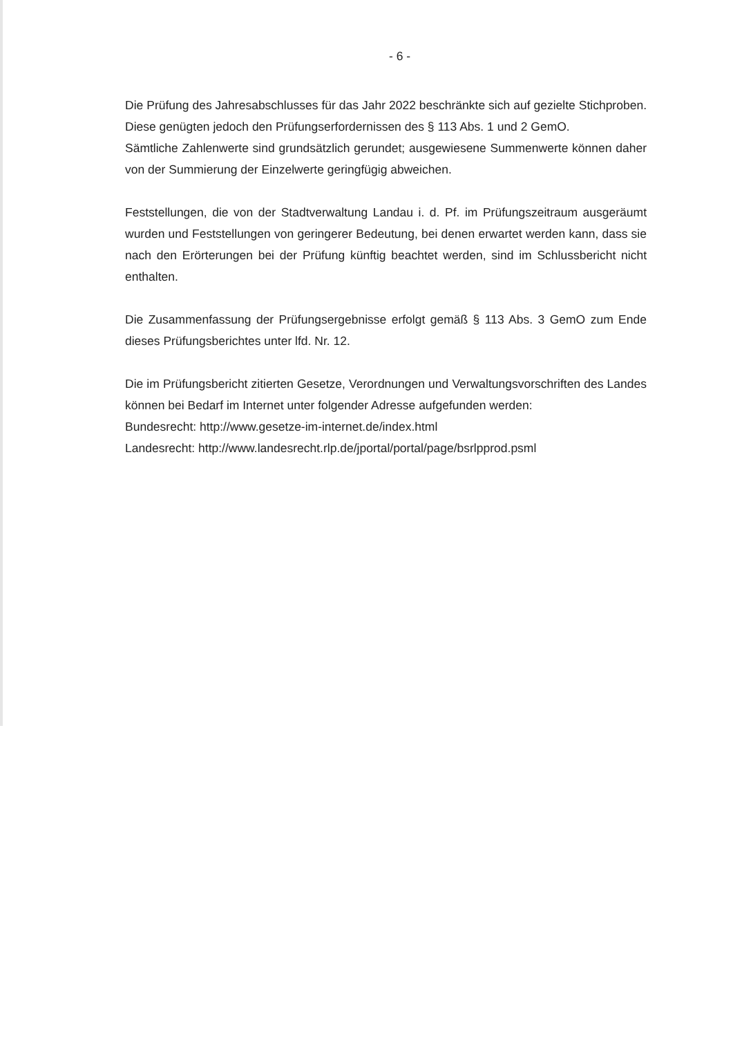- 6 -
Die Prüfung des Jahresabschlusses für das Jahr 2022 beschränkte sich auf gezielte Stichproben. Diese genügten jedoch den Prüfungserfordernissen des § 113 Abs. 1 und 2 GemO.
Sämtliche Zahlenwerte sind grundsätzlich gerundet; ausgewiesene Summenwerte können daher von der Summierung der Einzelwerte geringfügig abweichen.
Feststellungen, die von der Stadtverwaltung Landau i. d. Pf. im Prüfungszeitraum ausgeräumt wurden und Feststellungen von geringerer Bedeutung, bei denen erwartet werden kann, dass sie nach den Erörterungen bei der Prüfung künftig beachtet werden, sind im Schlussbericht nicht enthalten.
Die Zusammenfassung der Prüfungsergebnisse erfolgt gemäß § 113 Abs. 3 GemO zum Ende dieses Prüfungsberichtes unter lfd. Nr. 12.
Die im Prüfungsbericht zitierten Gesetze, Verordnungen und Verwaltungsvorschriften des Landes können bei Bedarf im Internet unter folgender Adresse aufgefunden werden:
Bundesrecht: http://www.gesetze-im-internet.de/index.html
Landesrecht: http://www.landesrecht.rlp.de/jportal/portal/page/bsrlpprod.psml